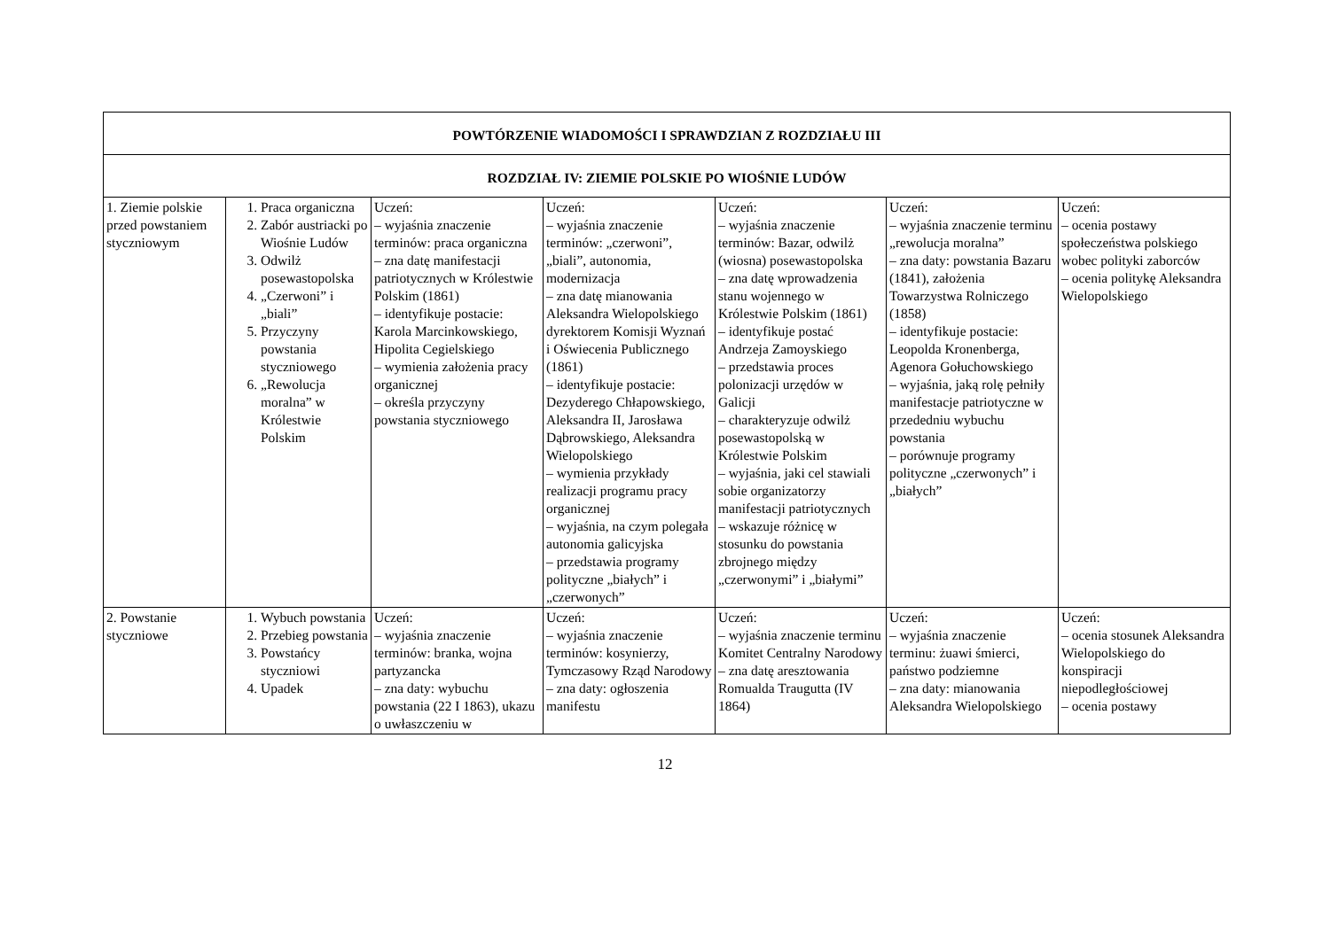| POWTÓRZENIE WIADOMOŚCI I SPRAWDZIAN Z ROZDZIAŁU III | | | | | | |
| ROZDZIAŁ IV: ZIEMIE POLSKIE PO WIOŚNIE LUDÓW | | | | | | |
| 1. Ziemie polskie przed powstaniem styczniowym | 1. Praca organiczna 2. Zabór austriacki po Wiośnie Ludów 3. Odwilż posewastopolska 4. „Czerwoni” i „biali” 5. Przyczyny powstania styczniowego 6. „Rewolucja moralna” w Królestwie Polskim | Uczeń: – wyjaśnia znaczenie terminów: praca organiczna – zna datę manifestacji patriotycznych w Królestwie Polskim (1861) – identyfikuje postacie: Karola Marcinkowskiego, Hipolita Cegielskiego – wymienia założenia pracy organicznej – określa przyczyny powstania styczniowego | Uczeń: – wyjaśnia znaczenie terminów: „czerwoni”, „biali”, autonomia, modernizacja – zna datę mianowania Aleksandra Wielopolskiego dyrektorem Komisji Wyznań i Oświecenia Publicznego (1861) – identyfikuje postacie: Dezyderego Chłapowskiego, Aleksandra II, Jarosława Dąbrowskiego, Aleksandra Wielopolskiego – wymienia przykłady realizacji programu pracy organicznej – wyjaśnia, na czym polegała autonomia galicyjska – przedstawia programy polityczne „białych” i „czerwonych” | Uczeń: – wyjaśnia znaczenie terminów: Bazar, odwilż (wiosna) posewastopolska – zna datę wprowadzenia stanu wojennego w Królestwie Polskim (1861) – identyfikuje postać Andrzeja Zamoyskiego – przedstawia proces polonizacji urzędów w Galicji – charakteryzuje odwilż posewastopolską w Królestwie Polskim – wyjaśnia, jaki cel stawiali sobie organizatorzy manifestacji patriotycznych – wskazuje różnicę w stosunku do powstania zbrojnego między „czerwonymi” i „białymi” | Uczeń: – wyjaśnia znaczenie terminu „rewolucja moralna” – zna daty: powstania Bazaru (1841), założenia Towarzystwa Rolniczego (1858) – identyfikuje postacie: Leopolda Kronenberga, Agenora Gołuchowskiego – wyjaśnia, jaką rolę pełniły manifestacje patriotyczne w przededniu wybuchu powstania – porównuje programy polityczne „czerwonych” i „białych” | Uczeń: – ocenia postawy społeczeństwa polskiego wobec polityki zaborców – ocenia politykę Aleksandra Wielopolskiego |
| 2. Powstanie styczniowe | 1. Wybuch powstania 2. Przebieg powstania 3. Powstańcy styczniowi 4. Upadek | Uczeń: – wyjaśnia znaczenie terminów: branka, wojna partyzancka – zna daty: wybuchu powstania (22 I 1863), ukazu o uwłaszczeniu w | Uczeń: – wyjaśnia znaczenie terminów: kosynierzy, Tymczasowy Rząd Narodowy – zna daty: ogłoszenia manifestu | Uczeń: – wyjaśnia znaczenie terminu Komitet Centralny Narodowy – zna datę aresztowania Romualda Traugutta (IV 1864) | Uczeń: – wyjaśnia znaczenie terminu: żuawi śmierci, państwo podziemne – zna daty: mianowania Aleksandra Wielopolskiego | Uczeń: – ocenia stosunek Aleksandra Wielopolskiego do konspiracji niepodległościowej – ocenia postawy |
12